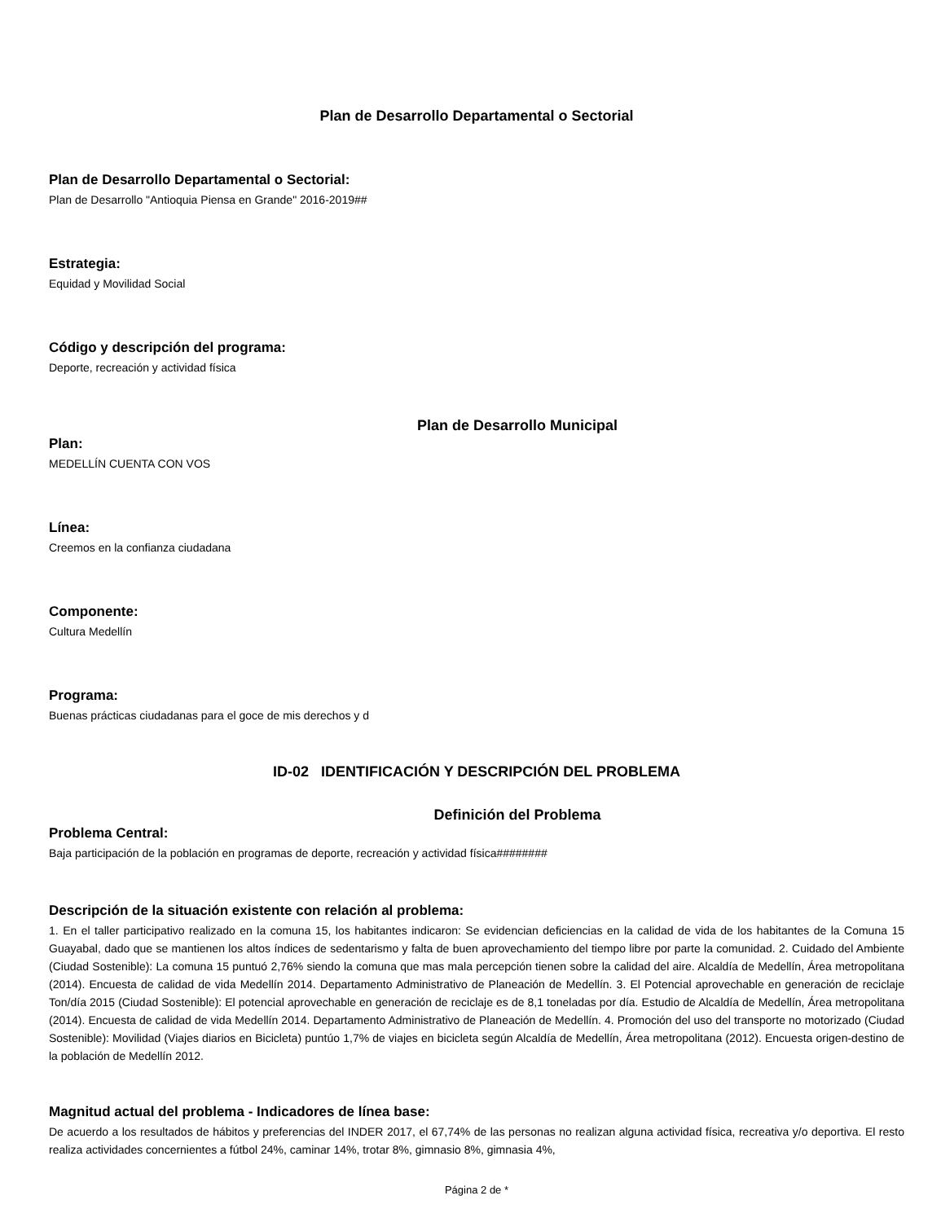Plan de Desarrollo Departamental o Sectorial
Plan de Desarrollo Departamental o Sectorial:
Plan de Desarrollo "Antioquia Piensa en Grande" 2016-2019##
Estrategia:
Equidad y Movilidad Social
Código y descripción del programa:
Deporte, recreación y actividad física
Plan de Desarrollo Municipal
Plan:
MEDELLÍN CUENTA CON VOS
Línea:
Creemos en la confianza ciudadana
Componente:
Cultura Medellín
Programa:
Buenas prácticas ciudadanas para el goce de mis derechos y d
ID-02 IDENTIFICACIÓN Y DESCRIPCIÓN DEL PROBLEMA
Definición del Problema
Problema Central:
Baja participación de la población en programas de deporte, recreación y actividad física########
Descripción de la situación existente con relación al problema:
1. En el taller participativo realizado en la comuna 15, los habitantes indicaron: Se evidencian deficiencias en la calidad de vida de los habitantes de la Comuna 15 Guayabal, dado que se mantienen los altos índices de sedentarismo y falta de buen aprovechamiento del tiempo libre por parte la comunidad. 2. Cuidado del Ambiente (Ciudad Sostenible): La comuna 15 puntuó 2,76% siendo la comuna que mas mala percepción tienen sobre la calidad del aire. Alcaldía de Medellín, Área metropolitana (2014). Encuesta de calidad de vida Medellín 2014. Departamento Administrativo de Planeación de Medellín. 3. El Potencial aprovechable en generación de reciclaje Ton/día 2015 (Ciudad Sostenible): El potencial aprovechable en generación de reciclaje es de 8,1 toneladas por día. Estudio de Alcaldía de Medellín, Área metropolitana (2014). Encuesta de calidad de vida Medellín 2014. Departamento Administrativo de Planeación de Medellín. 4. Promoción del uso del transporte no motorizado (Ciudad Sostenible): Movilidad (Viajes diarios en Bicicleta) puntúo 1,7% de viajes en bicicleta según Alcaldía de Medellín, Área metropolitana (2012). Encuesta origen-destino de la población de Medellín 2012.
Magnitud actual del problema - Indicadores de línea base:
De acuerdo a los resultados de hábitos y preferencias del INDER 2017, el 67,74% de las personas no realizan alguna actividad física, recreativa y/o deportiva. El resto realiza actividades concernientes a fútbol 24%, caminar 14%, trotar 8%, gimnasio 8%, gimnasia 4%,
Página 2 de *